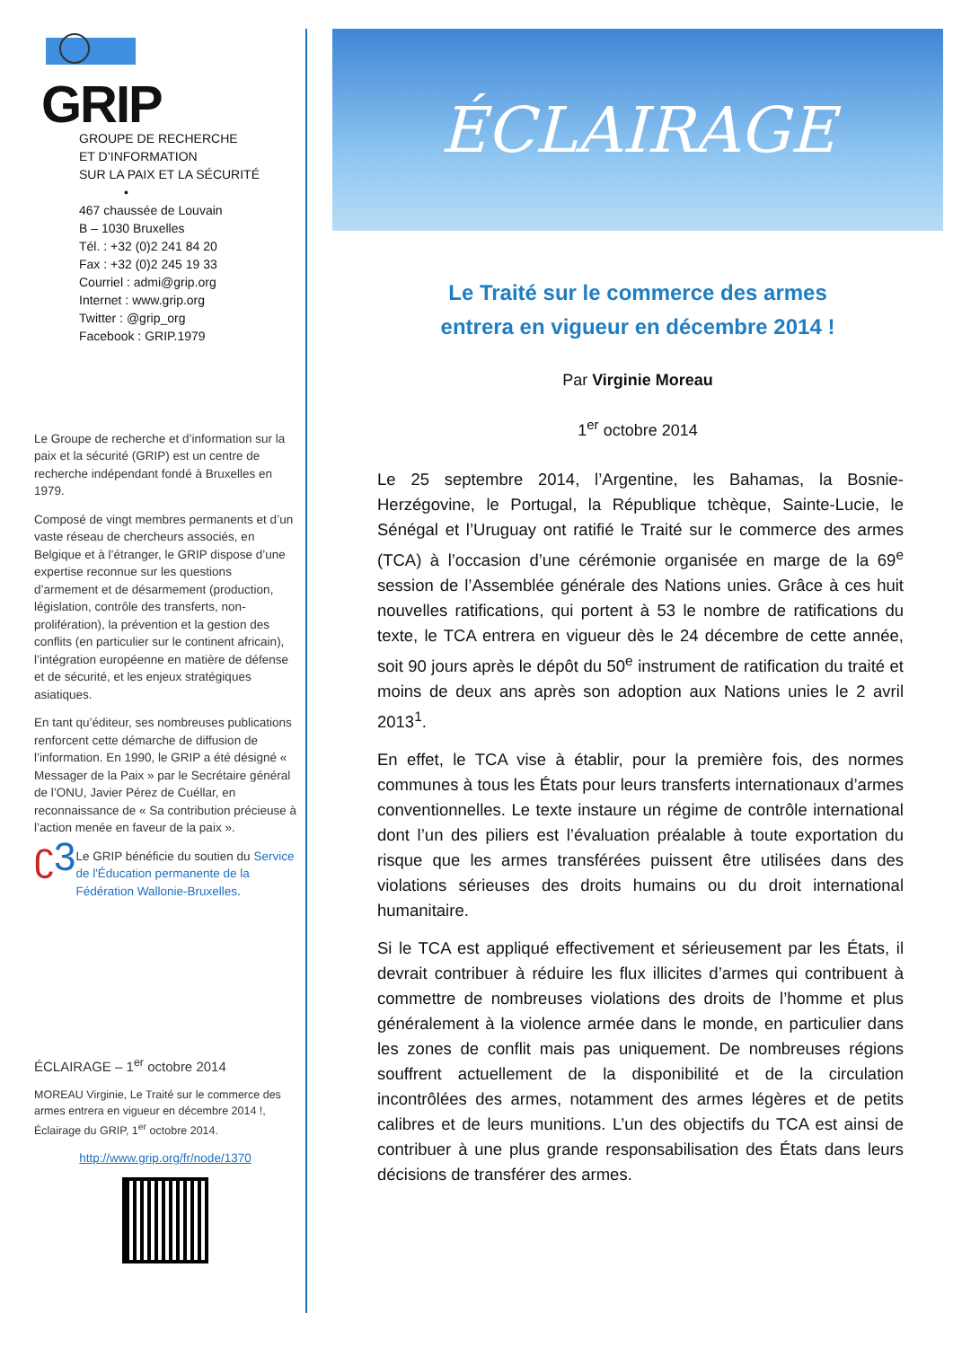GRIP
GROUPE DE RECHERCHE
ET D’INFORMATION
SUR LA PAIX ET LA SÉCURITÉ
•
467 chaussée de Louvain
B – 1030 Bruxelles
Tél. : +32 (0)2 241 84 20
Fax : +32 (0)2 245 19 33
Courriel : admi@grip.org
Internet : www.grip.org
Twitter : @grip_org
Facebook : GRIP.1979
Le Groupe de recherche et d’information sur la paix et la sécurité (GRIP) est un centre de recherche indépendant fondé à Bruxelles en 1979.
Composé de vingt membres permanents et d’un vaste réseau de chercheurs associés, en Belgique et à l’étranger, le GRIP dispose d’une expertise reconnue sur les questions d’armement et de désarmement (production, législation, contrôle des transferts, non-prolifération), la prévention et la gestion des conflits (en particulier sur le continent africain), l’intégration européenne en matière de défense et de sécurité, et les enjeux stratégiques asiatiques.
En tant qu’éditeur, ses nombreuses publications renforcent cette démarche de diffusion de l’information. En 1990, le GRIP a été désigné « Messager de la Paix » par le Secrétaire général de l’ONU, Javier Pérez de Cuéllar, en reconnaissance de « Sa contribution précieuse à l’action menée en faveur de la paix ».
ʗ3
Le GRIP bénéficie du soutien du Service de l'Éducation permanente de la Fédération Wallonie-Bruxelles.
ÉCLAIRAGE – 1<sup>er</sup> octobre 2014
MOREAU Virginie, Le Traité sur le commerce des armes entrera en vigueur en décembre 2014 !, Éclairage du GRIP, 1<sup>er</sup> octobre 2014.
http://www.grip.org/fr/node/1370
ÉCLAIRAGE
Le Traité sur le commerce des armes
entrera en vigueur en décembre 2014 !
Par Virginie Moreau
1<sup>er</sup> octobre 2014
Le 25 septembre 2014, l’Argentine, les Bahamas, la Bosnie-Herzégovine, le Portugal, la République tchèque, Sainte-Lucie, le Sénégal et l’Uruguay ont ratifié le Traité sur le commerce des armes (TCA) à l’occasion d’une cérémonie organisée en marge de la 69<sup>e</sup> session de l’Assemblée générale des Nations unies. Grâce à ces huit nouvelles ratifications, qui portent à 53 le nombre de ratifications du texte, le TCA entrera en vigueur dès le 24 décembre de cette année, soit 90 jours après le dépôt du 50<sup>e</sup> instrument de ratification du traité et moins de deux ans après son adoption aux Nations unies le 2 avril 2013<sup>1</sup>.
En effet, le TCA vise à établir, pour la première fois, des normes communes à tous les États pour leurs transferts internationaux d’armes conventionnelles. Le texte instaure un régime de contrôle international dont l’un des piliers est l’évaluation préalable à toute exportation du risque que les armes transférées puissent être utilisées dans des violations sérieuses des droits humains ou du droit international humanitaire.
Si le TCA est appliqué effectivement et sérieusement par les États, il devrait contribuer à réduire les flux illicites d’armes qui contribuent à commettre de nombreuses violations des droits de l’homme et plus généralement à la violence armée dans le monde, en particulier dans les zones de conflit mais pas uniquement. De nombreuses régions souffrent actuellement de la disponibilité et de la circulation incontrôlées des armes, notamment des armes légères et de petits calibres et de leurs munitions. L’un des objectifs du TCA est ainsi de contribuer à une plus grande responsabilisation des États dans leurs décisions de transférer des armes.